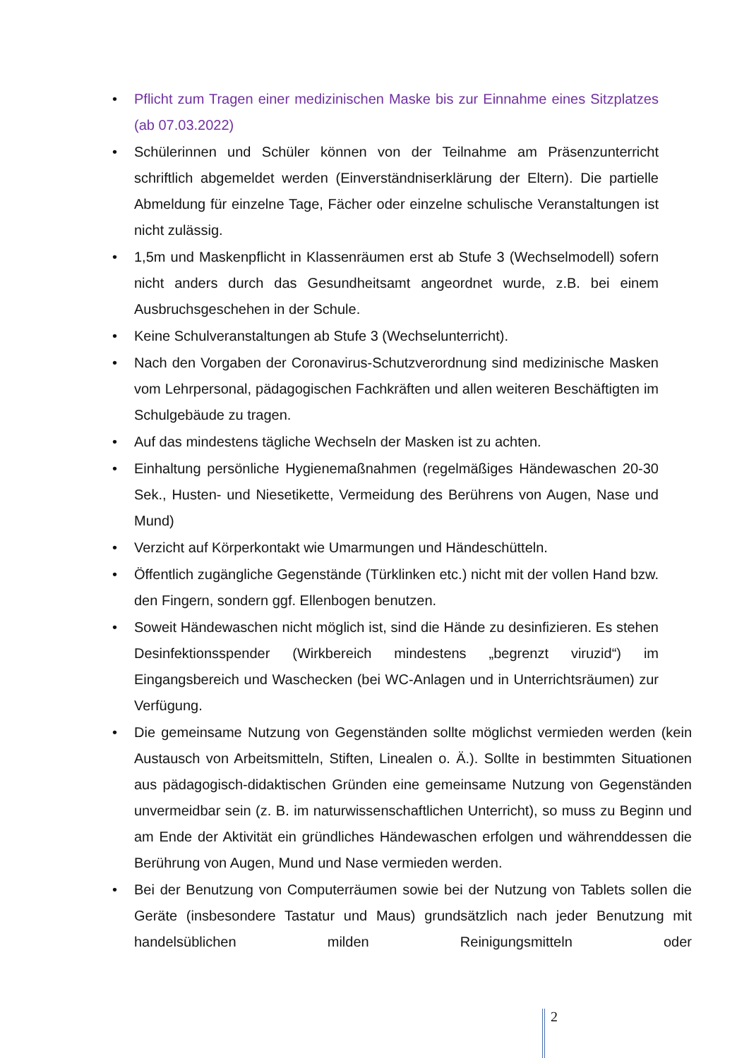• Pflicht zum Tragen einer medizinischen Maske bis zur Einnahme eines Sitzplatzes (ab 07.03.2022)
• Schülerinnen und Schüler können von der Teilnahme am Präsenzunterricht schriftlich abgemeldet werden (Einverständniserklärung der Eltern). Die partielle Abmeldung für einzelne Tage, Fächer oder einzelne schulische Veranstaltungen ist nicht zulässig.
• 1,5m und Maskenpflicht in Klassenräumen erst ab Stufe 3 (Wechselmodell) sofern nicht anders durch das Gesundheitsamt angeordnet wurde, z.B. bei einem Ausbruchsgeschehen in der Schule.
• Keine Schulveranstaltungen ab Stufe 3 (Wechselunterricht).
• Nach den Vorgaben der Coronavirus-Schutzverordnung sind medizinische Masken vom Lehrpersonal, pädagogischen Fachkräften und allen weiteren Beschäftigten im Schulgebäude zu tragen.
• Auf das mindestens tägliche Wechseln der Masken ist zu achten.
• Einhaltung persönliche Hygienemaßnahmen (regelmäßiges Händewaschen 20-30 Sek., Husten- und Niesetikette, Vermeidung des Berührens von Augen, Nase und Mund)
• Verzicht auf Körperkontakt wie Umarmungen und Händeschütteln.
• Öffentlich zugängliche Gegenstände (Türklinken etc.) nicht mit der vollen Hand bzw. den Fingern, sondern ggf. Ellenbogen benutzen.
• Soweit Händewaschen nicht möglich ist, sind die Hände zu desinfizieren. Es stehen Desinfektionsspender (Wirkbereich mindestens „begrenzt viruzid“) im Eingangsbereich und Waschecken (bei WC-Anlagen und in Unterrichtsräumen) zur Verfügung.
• Die gemeinsame Nutzung von Gegenständen sollte möglichst vermieden werden (kein Austausch von Arbeitsmitteln, Stiften, Linealen o. Ä.). Sollte in bestimmten Situationen aus pädagogisch-didaktischen Gründen eine gemeinsame Nutzung von Gegenständen unvermeidbar sein (z. B. im naturwissenschaftlichen Unterricht), so muss zu Beginn und am Ende der Aktivität ein gründliches Händewaschen erfolgen und währenddessen die Berührung von Augen, Mund und Nase vermieden werden.
• Bei der Benutzung von Computerräumen sowie bei der Nutzung von Tablets sollen die Geräte (insbesondere Tastatur und Maus) grundsätzlich nach jeder Benutzung mit handelsüblichen milden Reinigungsmitteln oder
2